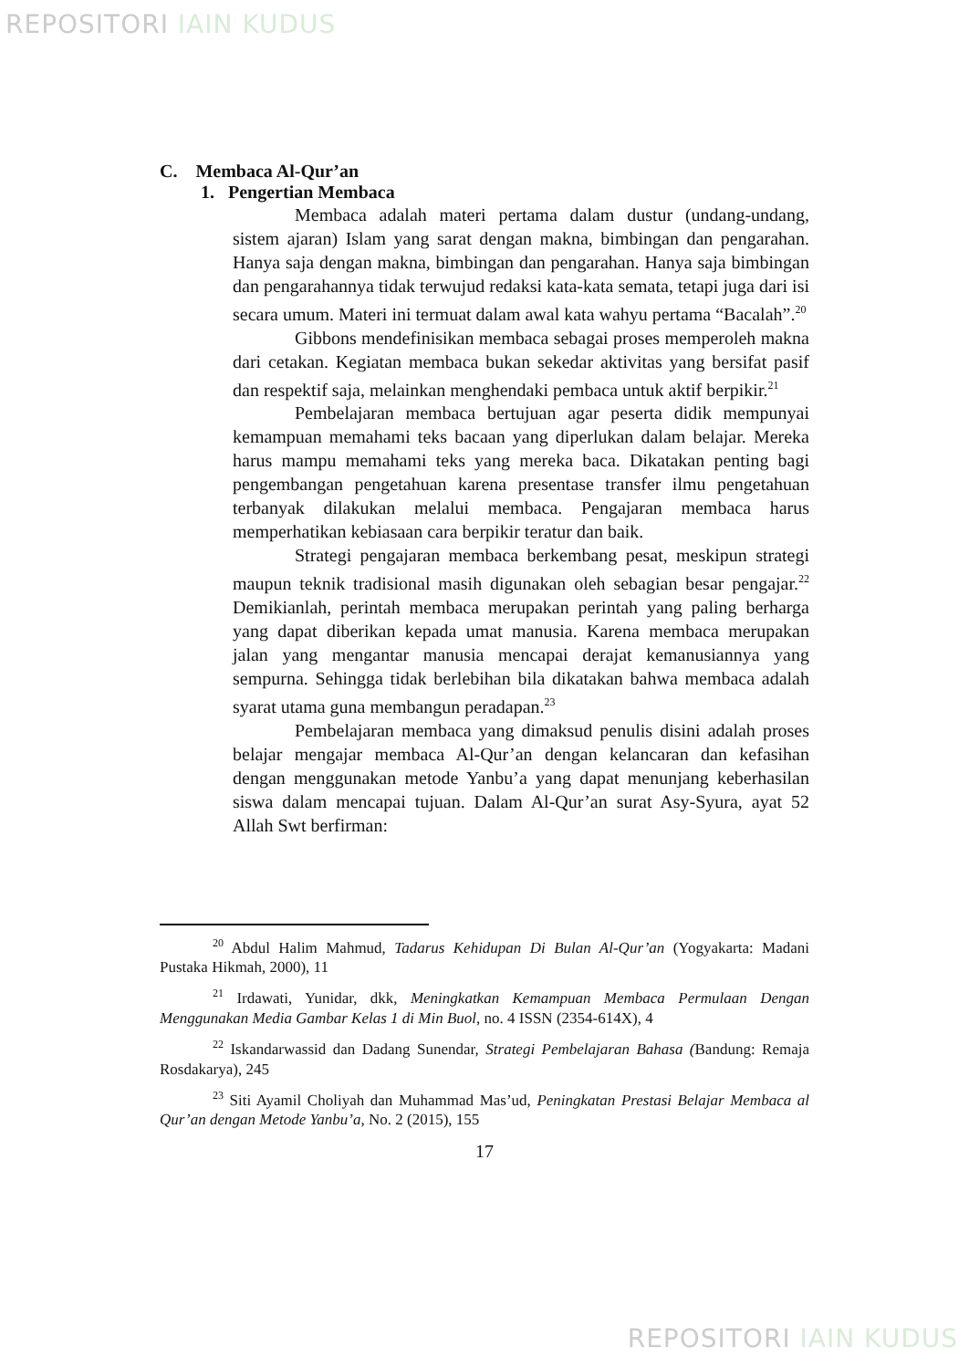REPOSITORI IAIN KUDUS
C. Membaca Al-Qur’an
1. Pengertian Membaca
Membaca adalah materi pertama dalam dustur (undang-undang, sistem ajaran) Islam yang sarat dengan makna, bimbingan dan pengarahan. Hanya saja dengan makna, bimbingan dan pengarahan. Hanya saja bimbingan dan pengarahannya tidak terwujud redaksi kata-kata semata, tetapi juga dari isi secara umum. Materi ini termuat dalam awal kata wahyu pertama “Bacalah”.<sup>20</sup>
Gibbons mendefinisikan membaca sebagai proses memperoleh makna dari cetakan. Kegiatan membaca bukan sekedar aktivitas yang bersifat pasif dan respektif saja, melainkan menghendaki pembaca untuk aktif berpikir.<sup>21</sup>
Pembelajaran membaca bertujuan agar peserta didik mempunyai kemampuan memahami teks bacaan yang diperlukan dalam belajar. Mereka harus mampu memahami teks yang mereka baca. Dikatakan penting bagi pengembangan pengetahuan karena presentase transfer ilmu pengetahuan terbanyak dilakukan melalui membaca. Pengajaran membaca harus memperhatikan kebiasaan cara berpikir teratur dan baik.
Strategi pengajaran membaca berkembang pesat, meskipun strategi maupun teknik tradisional masih digunakan oleh sebagian besar pengajar.<sup>22</sup> Demikianlah, perintah membaca merupakan perintah yang paling berharga yang dapat diberikan kepada umat manusia. Karena membaca merupakan jalan yang mengantar manusia mencapai derajat kemanusiannya yang sempurna. Sehingga tidak berlebihan bila dikatakan bahwa membaca adalah syarat utama guna membangun peradapan.<sup>23</sup>
Pembelajaran membaca yang dimaksud penulis disini adalah proses belajar mengajar membaca Al-Qur’an dengan kelancaran dan kefasihan dengan menggunakan metode Yanbu’a yang dapat menunjang keberhasilan siswa dalam mencapai tujuan. Dalam Al-Qur’an surat Asy-Syura, ayat 52 Allah Swt berfirman:
<sup>20</sup> Abdul Halim Mahmud, Tadarus Kehidupan Di Bulan Al-Qur’an (Yogyakarta: Madani Pustaka Hikmah, 2000), 11
<sup>21</sup> Irdawati, Yunidar, dkk, Meningkatkan Kemampuan Membaca Permulaan Dengan Menggunakan Media Gambar Kelas 1 di Min Buol, no. 4 ISSN (2354-614X), 4
<sup>22</sup> Iskandarwassid dan Dadang Sunendar, Strategi Pembelajaran Bahasa (Bandung: Remaja Rosdakarya), 245
<sup>23</sup> Siti Ayamil Choliyah dan Muhammad Mas’ud, Peningkatan Prestasi Belajar Membaca al Qur’an dengan Metode Yanbu’a, No. 2 (2015), 155
17
REPOSITORI IAIN KUDUS